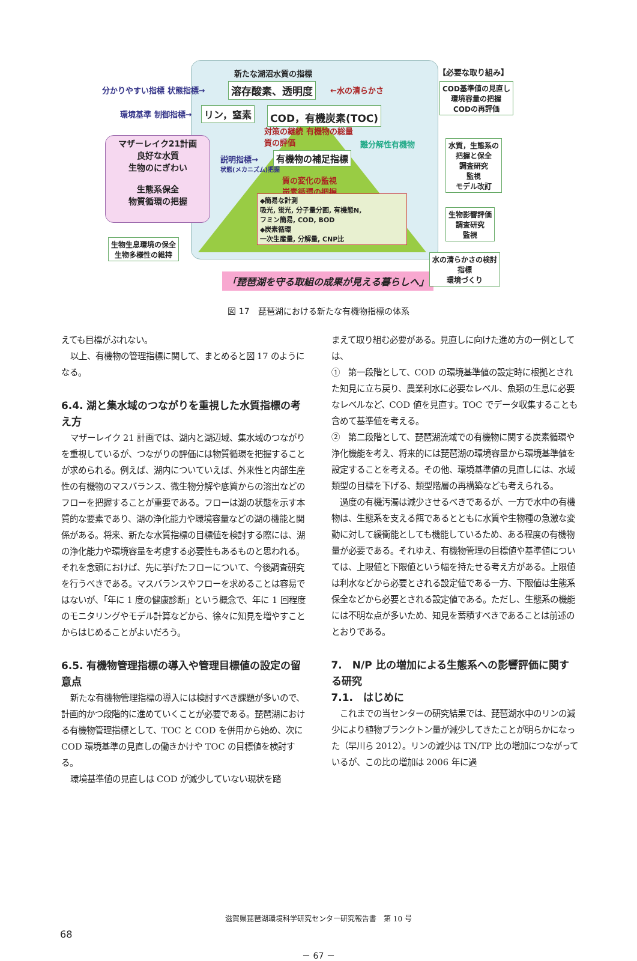新たな湖沼水質の指標
分かりやすい指標 状態指標→ 溶存酸素、透明度 ←水の清らかさ
環境基準 制御指標→ リン，窒素 COD，有機炭素(TOC)
対策の継続 有機物の総量
質の評価
難分解性有機物
マザーレイク21計画
良好な水質
生物のにぎわい
生態系保全
物質循環の把握
説明指標→
状態(メカニズム)把握
有機物の補足指標
質の変化の監視
炭素循環の把握
◆簡易な計測
吸光, 蛍光, 分子量分画, 有機態N,
フミン簡易, COD, BOD
◆炭素循環
一次生産量, 分解量, CNP比
生物生息環境の保全
生物多様性の維持
「琵琶湖を守る取組の成果が見える暮らしへ」
【必要な取り組み】
COD基準値の見直し
環境容量の把握
CODの再評価
水質，生態系の
把握と保全
調査研究
監視
モデル改訂
生物影響評価
調査研究
監視
水の清らかさの検討
指標
環境づくり
図 17　琵琶湖における新たな有機物指標の体系
えても目標がぶれない。
以上、有機物の管理指標に関して、まとめると図 17 のようになる。
6.4. 湖と集水域のつながりを重視した水質指標の考え方
マザーレイク 21 計画では、湖内と湖辺域、集水域のつながりを重視しているが、つながりの評価には物質循環を把握することが求められる。例えば、湖内についていえば、外来性と内部生産性の有機物のマスバランス、微生物分解や底質からの溶出などのフローを把握することが重要である。フローは湖の状態を示す本質的な要素であり、湖の浄化能力や環境容量などの湖の機能と関係がある。将来、新たな水質指標の目標値を検討する際には、湖の浄化能力や環境容量を考慮する必要性もあるものと思われる。それを念頭におけば、先に挙げたフローについて、今後調査研究を行うべきである。マスバランスやフローを求めることは容易ではないが、「年に 1 度の健康診断」という概念で、年に 1 回程度のモニタリングやモデル計算などから、徐々に知見を増やすことからはじめることがよいだろう。
6.5. 有機物管理指標の導入や管理目標値の設定の留意点
新たな有機物管理指標の導入には検討すべき課題が多いので、計画的かつ段階的に進めていくことが必要である。琵琶湖における有機物管理指標として、TOC と COD を併用から始め、次に COD 環境基準の見直しの働きかけや TOC の目標値を検討する。
環境基準値の見直しは COD が減少していない現状を踏
まえて取り組む必要がある。見直しに向けた進め方の一例としては、
①　第一段階として、COD の環境基準値の設定時に根拠とされた知見に立ち戻り、農業利水に必要なレベル、魚類の生息に必要なレベルなど、COD 値を見直す。TOC でデータ収集することも含めて基準値を考える。
②　第二段階として、琵琶湖流域での有機物に関する炭素循環や浄化機能を考え、将来的には琵琶湖の環境容量から環境基準値を設定することを考える。その他、環境基準値の見直しには、水域類型の目標を下げる、類型階層の再構築なども考えられる。
過度の有機汚濁は減少させるべきであるが、一方で水中の有機物は、生態系を支える餌であるとともに水質や生物種の急激な変動に対して緩衝能としても機能しているため、ある程度の有機物量が必要である。それゆえ、有機物管理の目標値や基準値については、上限値と下限値という幅を持たせる考え方がある。上限値は利水などから必要とされる設定値である一方、下限値は生態系保全などから必要とされる設定値である。ただし、生態系の機能には不明な点が多いため、知見を蓄積すべきであることは前述のとおりである。
7.　N/P 比の増加による生態系への影響評価に関する研究
7.1.　はじめに
これまでの当センターの研究結果では、琵琶湖水中のリンの減少により植物プランクトン量が減少してきたことが明らかになった（早川ら 2012）。リンの減少は TN/TP 比の増加につながっているが、この比の増加は 2006 年に過
滋賀県琵琶湖環境科学研究センター研究報告書　第 10 号
68
－ 67 －